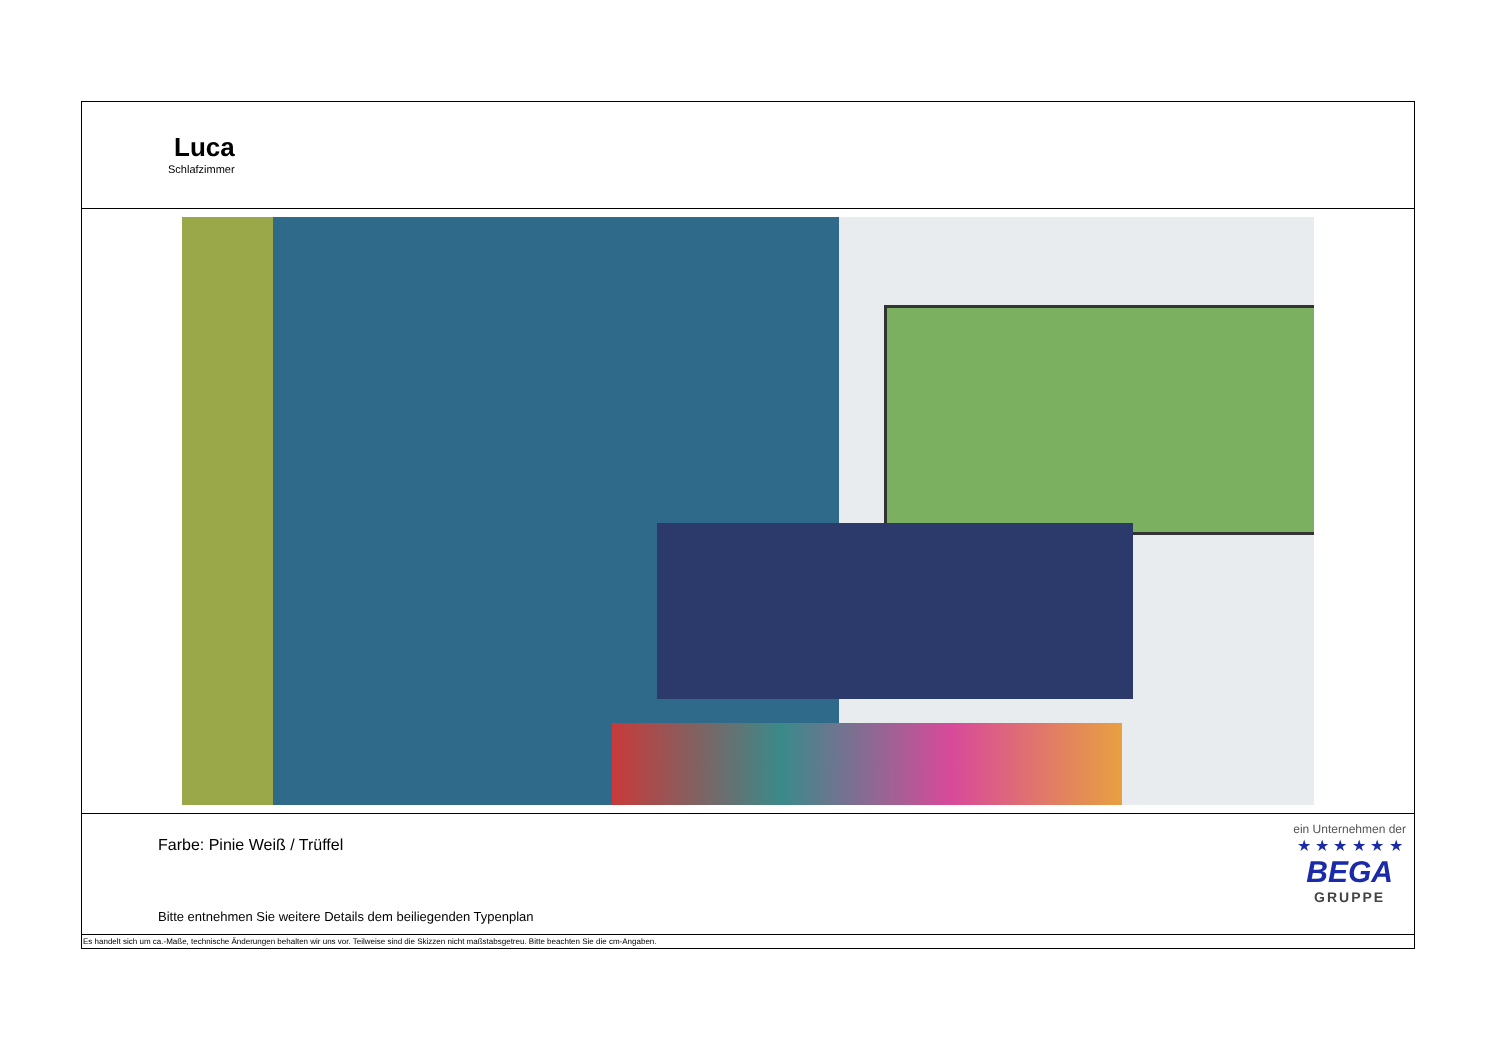Luca
Schlafzimmer
Farbe: Pinie Weiß / Trüffel
Bitte entnehmen Sie weitere Details dem beiliegenden Typenplan
ein Unternehmen der
★ ★ ★ ★ ★ ★
BEGA
GRUPPE
Es handelt sich um ca.-Maße, technische Änderungen behalten wir uns vor. Teilweise sind die Skizzen nicht maßstabsgetreu. Bitte beachten Sie die cm-Angaben.